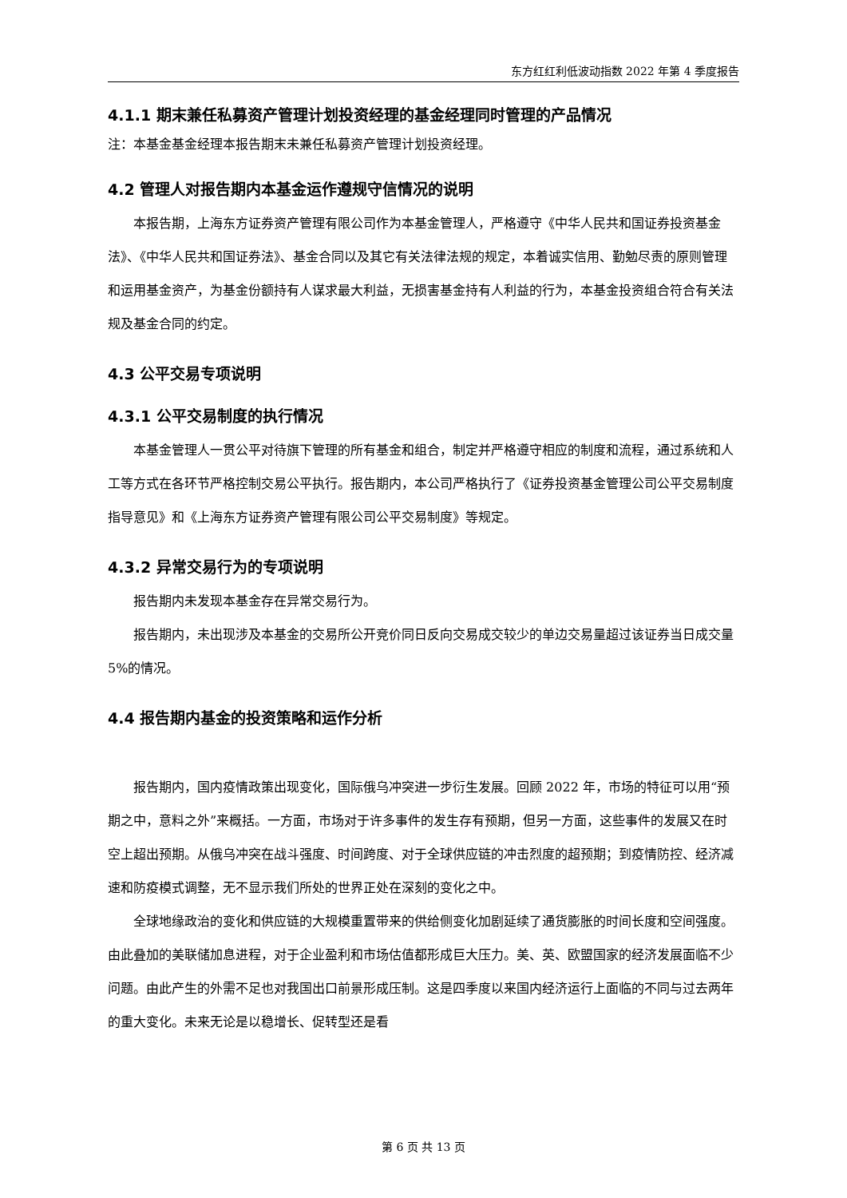东方红红利低波动指数 2022 年第 4 季度报告
4.1.1 期末兼任私募资产管理计划投资经理的基金经理同时管理的产品情况
注：本基金基金经理本报告期末未兼任私募资产管理计划投资经理。
4.2 管理人对报告期内本基金运作遵规守信情况的说明
本报告期，上海东方证券资产管理有限公司作为本基金管理人，严格遵守《中华人民共和国证券投资基金法》、《中华人民共和国证券法》、基金合同以及其它有关法律法规的规定，本着诚实信用、勤勉尽责的原则管理和运用基金资产，为基金份额持有人谋求最大利益，无损害基金持有人利益的行为，本基金投资组合符合有关法规及基金合同的约定。
4.3 公平交易专项说明
4.3.1 公平交易制度的执行情况
本基金管理人一贯公平对待旗下管理的所有基金和组合，制定并严格遵守相应的制度和流程，通过系统和人工等方式在各环节严格控制交易公平执行。报告期内，本公司严格执行了《证券投资基金管理公司公平交易制度指导意见》和《上海东方证券资产管理有限公司公平交易制度》等规定。
4.3.2 异常交易行为的专项说明
报告期内未发现本基金存在异常交易行为。
报告期内，未出现涉及本基金的交易所公开竞价同日反向交易成交较少的单边交易量超过该证券当日成交量 5%的情况。
4.4 报告期内基金的投资策略和运作分析
报告期内，国内疫情政策出现变化，国际俄乌冲突进一步衍生发展。回顾 2022 年，市场的特征可以用“预期之中，意料之外”来概括。一方面，市场对于许多事件的发生存有预期，但另一方面，这些事件的发展又在时空上超出预期。从俄乌冲突在战斗强度、时间跨度、对于全球供应链的冲击烈度的超预期；到疫情防控、经济减速和防疫模式调整，无不显示我们所处的世界正处在深刻的变化之中。
全球地缘政治的变化和供应链的大规模重置带来的供给侧变化加剧延续了通货膨胀的时间长度和空间强度。由此叠加的美联储加息进程，对于企业盈利和市场估值都形成巨大压力。美、英、欧盟国家的经济发展面临不少问题。由此产生的外需不足也对我国出口前景形成压制。这是四季度以来国内经济运行上面临的不同与过去两年的重大变化。未来无论是以稳增长、促转型还是看
第 6 页 共 13 页